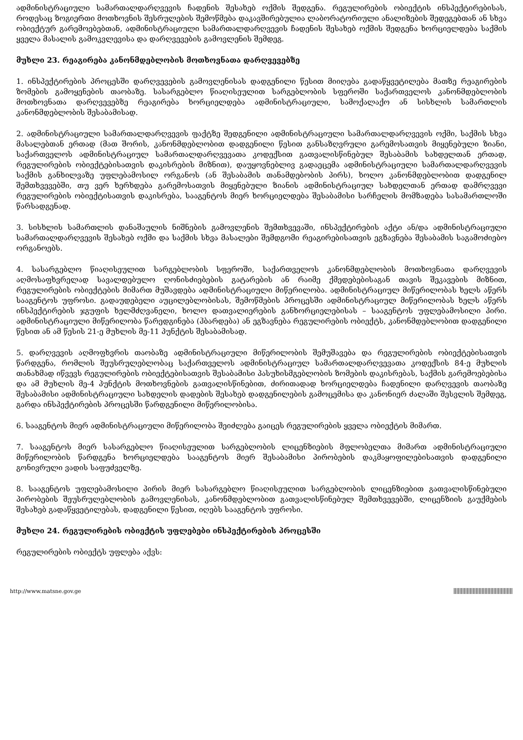ადმინისტრაციული სამართალდარღვევის ჩადენის შესახებ ოქმის შედგენა. რეგულირების ობიექტის ინსპექტირებისას, როდესაც ზოგიერთი მოთხოვნის შესრულების შემოწმება დაკავშირებულია ლაბორატორიული ანალიზების შედეგებთან ან სხვა ობიექტურ გარემოებებთან, ადმინისტრაციული სამართალდარღვევის ჩადენის შესახებ ოქმის შედგენა ხორციელდება საქმის ყველა მასალის გამოკვლევისა და დარღვევების გამოვლენის შემდეგ.
მუხლი 23. რეაგირება კანონმდებლობის მოთხოვნათა დარღვევებზე
1. ინსპექტირების პროცესში დარღვევების გამოვლენისას დადგენილი წესით მიიღება გადაწყვეტილება მათზე რეაგირების ზომების გამოყენების თაობაზე. სასარგებლო წიაღისეულით სარგებლობის სფეროში საქართველოს კანონმდებლობის მოთხოვნათა დარღვევებზე რეაგირება ხორციელდება ადმინისტრაციული, სამოქალაქო ან სისხლის სამართლის კანონმდებლობის შესაბამისად.
2. ადმინისტრაციული სამართალდარღვევის ფაქტზე შედგენილი ადმინისტრაციული სამართალდარღვევის ოქმი, საქმის სხვა მასალებთან ერთად (მათ შორის, კანონმდებლობით დადგენილი წესით განსაზღვრული გარემოსათვის მიყენებული ზიანი, საქართველოს ადმინისტრაციულ სამართალდარღვევათა კოდექსით გათვალისწინებულ შესაბამის სახდელთან ერთად, რეგულირების ობიექტებისათვის დაკისრების მიზნით), დაუყოვნებლივ გადაეცემა ადმინისტრაციული სამართალდარღვევის საქმის განხილვაზე უფლებამოსილ ორგანოს (ან შესაბამის თანამდებობის პირს), ხოლო კანონმდებლობით დადგენილ შემთხვევებში, თუ ვერ ხერხდება გარემოსათვის მიყენებული ზიანის ადმინისტრაციულ სახდელთან ერთად დამრღვევი რეგულირების ობიექტისათვის დაკისრება, სააგენტოს მიერ ხორციელდება შესაბამისი სარჩელის მომზადება სასამართლოში წარსადგენად.
3. სისხლის სამართლის დანაშაულის ნიშნების გამოვლენის შემთხვევაში, ინსპექტირების აქტი ან/და ადმინისტრაციული სამართალდარღვევის შესახებ ოქმი და საქმის სხვა მასალები შემდგომი რეაგირებისათვის ეგზავნება შესაბამის საგამოძიებო ორგანოებს.
4. სასარგებლო წიაღისეულით სარგებლობის სფეროში, საქართველოს კანონმდებლობის მოთხოვნათა დარღვევის აღმოსაფხვრელად სავალდებულო ღონისძიებების გატარების ან რაიმე ქმედებებისაგან თავის შეკავების მიზნით, რეგულირების ობიექტების მიმართ მუშავდება ადმინისტრაციული მიწერილობა. ადმინისტრაციულ მიწერილობას ხელს აწერს სააგენტოს უფროსი. გადაუდებელი აუცილებლობისას, შემოწმების პროცესში ადმინისტრაციულ მიწერილობას ხელს აწერს ინსპექტირების ჯგუფის ხელმძღვანელი, ხოლო დათვალიერების განხორციელებისას – სააგენტოს უფლებამოსილი პირი. ადმინისტრაციული მიწერილობა წარედგინება (ჰბარდება) ან ეგზავნება რეგულირების ობიექტს, კანონმდებლობით დადგენილი წესით ან ამ წესის 21-ე მუხლის მე-11 პუნქტის შესაბამისად.
5. დარღვევის აღმოფხვრის თაობაზე ადმინისტრაციული მიწერილობის შემუშავება და რეგულირების ობიექტებისათვის წარდგენა, რომლის შეუსრულებლობაც საქართველოს ადმინისტრაციულ სამართალდარღვევათა კოდექსის 84-ე მუხლის თანახმად იწვევს რეგულირების ობიექტებისათვის შესაბამისი პასუხისმგებლობის ზომების დაკისრებას, საქმის გარემოებებისა და ამ მუხლის მე-4 პუნქტის მოთხოვნების გათვალისწინებით, ძირითადად ხორციელდება ჩადენილი დარღვევის თაობაზე შესაბამისი ადმინისტრაციული სახდელის დადების შესახებ დადგენილების გამოცემისა და კანონიერ ძალაში შესვლის შემდეგ, გარდა ინსპექტირების პროცესში წარდგენილი მიწერილობისა.
6. სააგენტოს მიერ ადმინისტრაციული მიწერილობა შეიძლება გაიცეს რეგულირების ყველა ობიექტის მიმართ.
7. სააგენტოს მიერ სასარგებლო წიაღისეულით სარგებლობის ლიცენზიების მფლობელთა მიმართ ადმინისტრაციული მიწერილობის წარდგენა ხორციელდება სააგენტოს მიერ შესაბამისი პირობების დაკმაყოფილებისათვის დადგენილი გონივრული ვადის საფუძველზე.
8. სააგენტოს უფლებამოსილი პირის მიერ სასარგებლო წიაღისეულით სარგებლობის ლიცენზიებით გათვალისწინებული პირობების შეუსრულებლობის გამოვლენისას, კანონმდებლობით გათვალისწინებულ შემთხვევებში, ლიცენზიის გაუქმების შესახებ გადაწყვეტილებას, დადგენილი წესით, იღებს სააგენტოს უფროსი.
მუხლი 24. რეგულირების ობიექტის უფლებები ინსპექტირების პროცესში
რეგულირების ობიექტს უფლება აქვს:
http://www.matsne.gov.ge